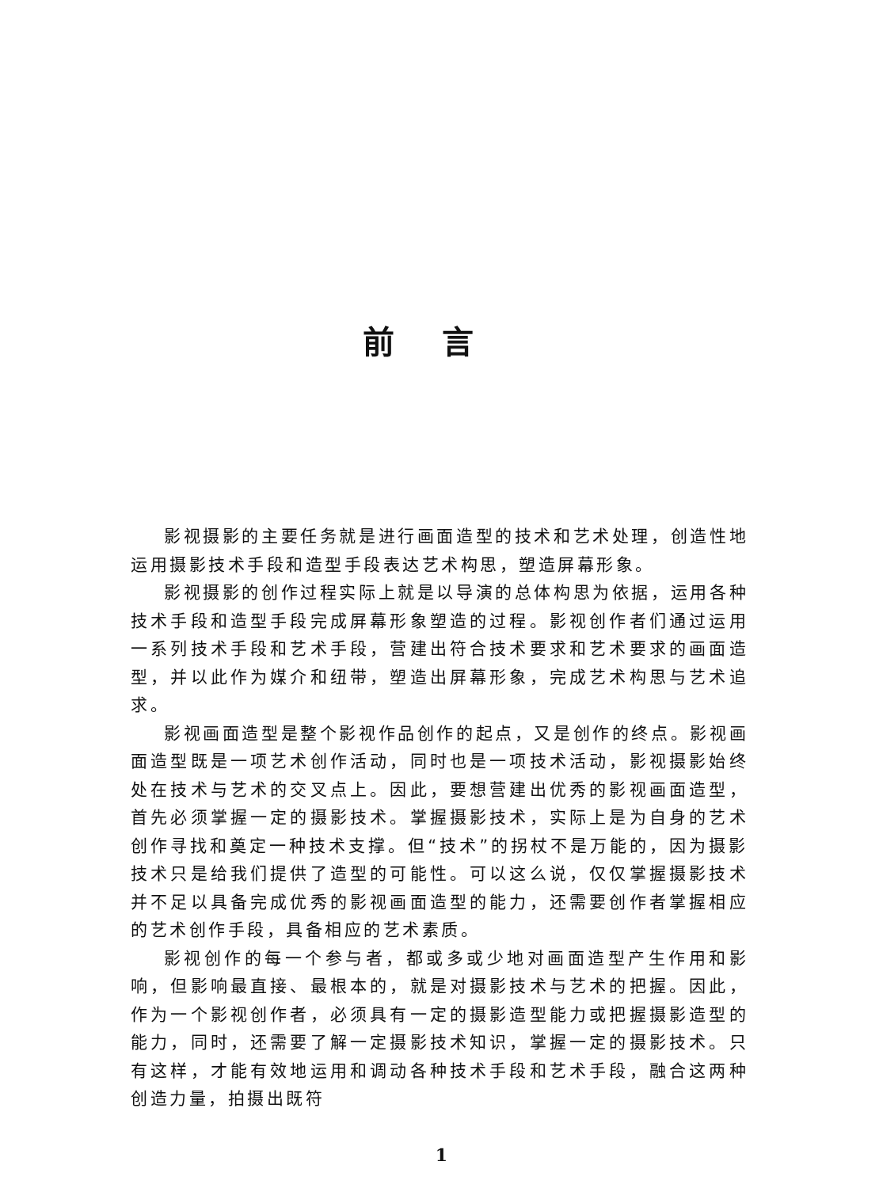前言
影视摄影的主要任务就是进行画面造型的技术和艺术处理，创造性地运用摄影技术手段和造型手段表达艺术构思，塑造屏幕形象。
影视摄影的创作过程实际上就是以导演的总体构思为依据，运用各种技术手段和造型手段完成屏幕形象塑造的过程。影视创作者们通过运用一系列技术手段和艺术手段，营建出符合技术要求和艺术要求的画面造型，并以此作为媒介和纽带，塑造出屏幕形象，完成艺术构思与艺术追求。
影视画面造型是整个影视作品创作的起点，又是创作的终点。影视画面造型既是一项艺术创作活动，同时也是一项技术活动，影视摄影始终处在技术与艺术的交叉点上。因此，要想营建出优秀的影视画面造型，首先必须掌握一定的摄影技术。掌握摄影技术，实际上是为自身的艺术创作寻找和奠定一种技术支撑。但“技术”的拐杖不是万能的，因为摄影技术只是给我们提供了造型的可能性。可以这么说，仅仅掌握摄影技术并不足以具备完成优秀的影视画面造型的能力，还需要创作者掌握相应的艺术创作手段，具备相应的艺术素质。
影视创作的每一个参与者，都或多或少地对画面造型产生作用和影响，但影响最直接、最根本的，就是对摄影技术与艺术的把握。因此，作为一个影视创作者，必须具有一定的摄影造型能力或把握摄影造型的能力，同时，还需要了解一定摄影技术知识，掌握一定的摄影技术。只有这样，才能有效地运用和调动各种技术手段和艺术手段，融合这两种创造力量，拍摄出既符
1